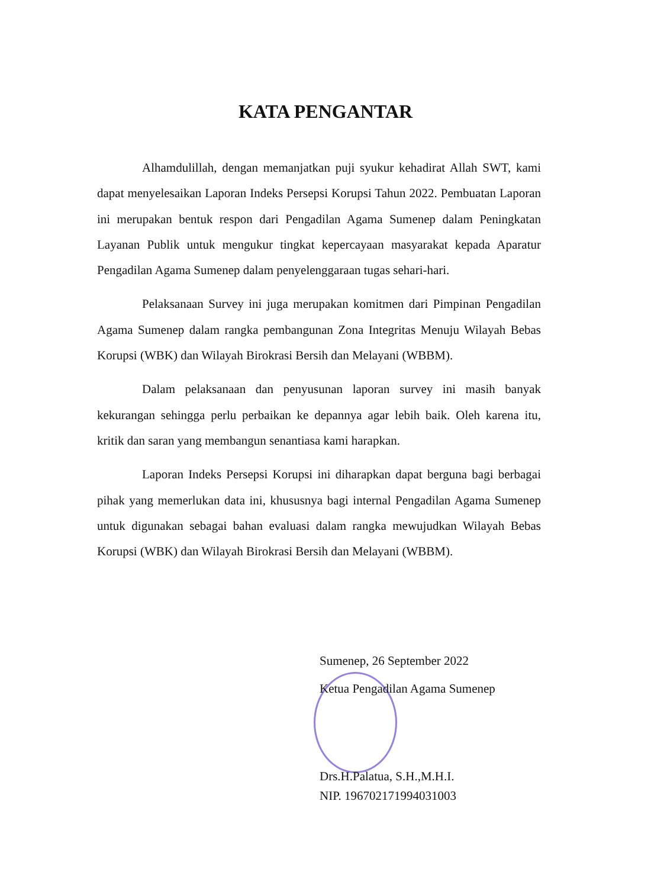KATA PENGANTAR
Alhamdulillah, dengan memanjatkan puji syukur kehadirat Allah SWT, kami dapat menyelesaikan Laporan Indeks Persepsi Korupsi Tahun 2022. Pembuatan Laporan ini merupakan bentuk respon dari Pengadilan Agama Sumenep dalam Peningkatan Layanan Publik untuk mengukur tingkat kepercayaan masyarakat kepada Aparatur Pengadilan Agama Sumenep dalam penyelenggaraan tugas sehari-hari.
Pelaksanaan Survey ini juga merupakan komitmen dari Pimpinan Pengadilan Agama Sumenep dalam rangka pembangunan Zona Integritas Menuju Wilayah Bebas Korupsi (WBK) dan Wilayah Birokrasi Bersih dan Melayani (WBBM).
Dalam pelaksanaan dan penyusunan laporan survey ini masih banyak kekurangan sehingga perlu perbaikan ke depannya agar lebih baik. Oleh karena itu, kritik dan saran yang membangun senantiasa kami harapkan.
Laporan Indeks Persepsi Korupsi ini diharapkan dapat berguna bagi berbagai pihak yang memerlukan data ini, khususnya bagi internal Pengadilan Agama Sumenep untuk digunakan sebagai bahan evaluasi dalam rangka mewujudkan Wilayah Bebas Korupsi (WBK) dan Wilayah Birokrasi Bersih dan Melayani (WBBM).
Sumenep, 26 September 2022
Ketua Pengadilan Agama Sumenep
Drs.H.Palatua, S.H.,M.H.I.
NIP. 196702171994031003